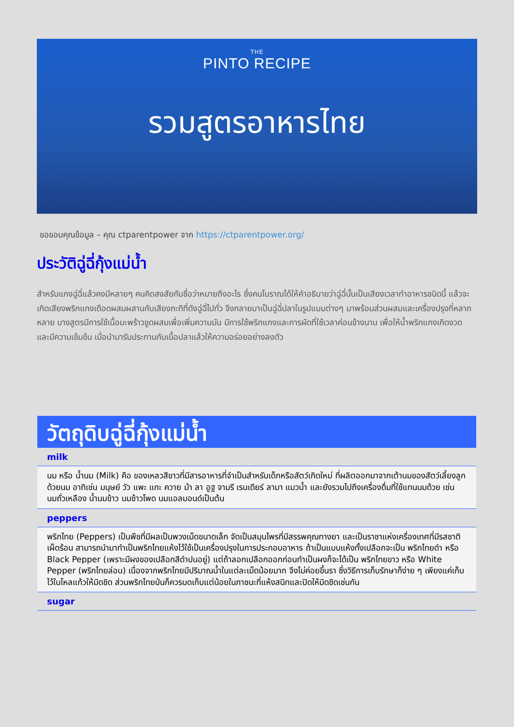THE
PINTO RECIPE
รวมสูตรอาหารไทย
ขอขอบคุณข้อมูล – คุณ ctparentpower จาก https://ctparentpower.org/
ประวัติฉู่ฉี่กุ้งแม่น้ำ
สำหรับแกงฉู่ฉี่แล้วคงมีหลายๆ คนคิดสงสัยกับชื่อว่าหมายถึงอะไร ซึ่งคนโบราณได้ให้คำอธิบายว่าฉู่ฉี่นั้นเป็นเสียงเวลาทำอาหารชนิดนี้ แล้วจะเกิดเสียงพริกแกงเดือดผสมผสานกับเสียงกะทิที่ดังฉู่ฉี่ไปทั่ว จึงกลายมาเป็นฉู่ฉี่ปลาในรูปแบบต่างๆ มาพร้อมส่วนผสมและเครื่องปรุงที่หลากหลาย บางสูตรมีการใช้เนื้อมะพร้าวขูดผสมเพื่อเพิ่มความมัน มีการใช้พริกแกงและการผัดที่ใช้เวลาค่อนข้างนาน เพื่อให้น้ำพริกแกงเกิดงวดและมีความเข้มข้น เมื่อนำมารับประทานกับเนื้อปลาแล้วให้ความอร่อยอย่างลงตัว
วัตถุดิบฉู่ฉี่กุ้งแม่น้ำ
milk
นม หรือ น้ำนม (Milk) คือ ของเหลวสีขาวที่มีสารอาหารที่จำเป็นสำหรับเด็กหรือสัตว์เกิดใหม่ ที่ผลิตออกมาจากเต้านมของสัตว์เลี้ยงลูกด้วยนม อาทิเช่น มนุษย์ วัว แพะ แกะ ควาย ม้า ลา อูฐ จามรี เรนเดียร์ ลามา แมวน้ำ และยังรวมไปถึงเครื่องดื่มที่ใช้แทนนมด้วย เช่น นมถั่วเหลือง น้ำนมข้าว นมข้าวโพด นมแอลมอนด์เป็นต้น
peppers
พริกไทย (Peppers) เป็นพืชที่มีผลเป็นพวงเม็ดขนาดเล็ก จัดเป็นสมุนไพรที่มีสรรพคุณทางยา และเป็นราชาแห่งเครื่องเทศที่มีรสชาติเผ็ดร้อน สามารถนำมาทำเป็นพริกไทยแห้งไว้ใช้เป็นเครื่องปรุงในการประกอบอาหาร ถ้าเป็นแบบแห้งทั้งเปลือกจะเป็น พริกไทยดำ หรือ Black Pepper (เพราะมีผงของเปลือกสีดำปนอยู่) แต่ถ้าลอกเปลือกออกก่อนทำเป็นผงก็จะได้เป็น พริกไทยขาว หรือ White Pepper (พริกไทยล่อน) เนื่องจากพริกไทยมีปริมาณน้ำในแต่ละเม็ดน้อยมาก จึงไม่ค่อยขึ้นรา ซึ่งวิธีการเก็บรักษาก็ง่าย ๆ เพียงแค่เก็บไว้ในโหลแก้วให้มิดชิด ส่วนพริกไทยป่นก็ควรบดเก็บแต่น้อยในภาชนะที่แห้งสนิทและปิดให้มิดชิดเช่นกัน
sugar